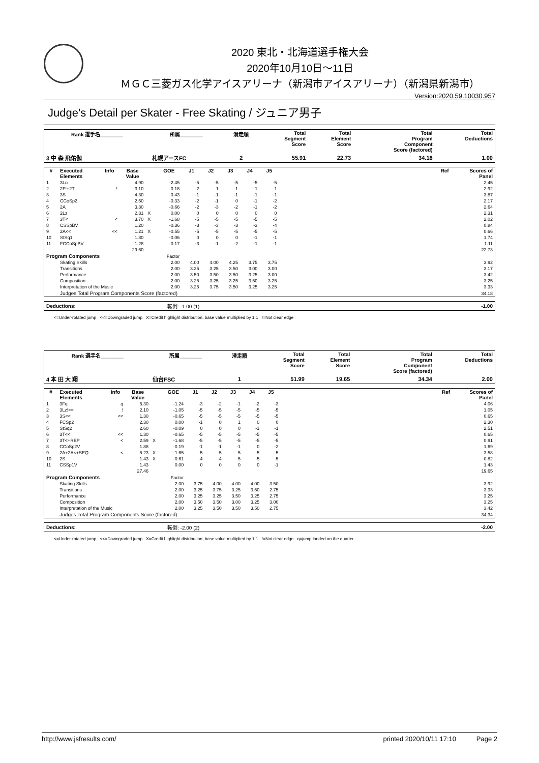2020 東北・北海道選手権大会
2020年10月10日～11日
ＭＧＣ三菱ガス化学アイスアリーナ（新潟市アイスアリーナ）（新潟県新潟市）
Version:2020.59.10030.957
Judge's Detail per Skater - Free Skating / ジュニア男子
| Rank 選手名________ | 所属________ | 滑走順 | Total Segment Score | Total Element Score | Total Program Component Score (factored) | Total Deductions |
| --- | --- | --- | --- | --- | --- | --- |
| 3 中 森 飛佑伽 | 札幌アースFC | 2 | 55.91 | 22.73 | 34.18 | 1.00 |
| # | Executed Elements | Info | Base Value | | GOE | J1 | J2 | J3 | J4 | J5 | | Ref | Scores of Panel |
| --- | --- | --- | --- | --- | --- | --- | --- | --- | --- | --- | --- | --- | --- |
| 1 | 3Lo | | 4.90 | | -2.45 | -5 | -5 | -5 | -5 | -5 | | | 2.45 |
| 2 | 2F!+2T | ! | 3.10 | | -0.18 | -2 | -1 | -1 | -1 | -1 | | | 2.92 |
| 3 | 3S | | 4.30 | | -0.43 | -1 | -1 | -1 | -1 | -1 | | | 3.87 |
| 4 | CCoSp2 | | 2.50 | | -0.33 | -2 | -1 | 0 | -1 | -2 | | | 2.17 |
| 5 | 2A | | 3.30 | | -0.66 | -2 | -3 | -2 | -1 | -2 | | | 2.64 |
| 6 | 2Lz | | 2.31 | X | 0.00 | 0 | 0 | 0 | 0 | 0 | | | 2.31 |
| 7 | 3T< | < | 3.70 | X | -1.68 | -5 | -5 | -5 | -5 | -5 | | | 2.02 |
| 8 | CSSpBV | | 1.20 | | -0.36 | -3 | -3 | -3 | -3 | -4 | | | 0.84 |
| 9 | 2A<< | << | 1.21 | X | -0.55 | -5 | -5 | -5 | -5 | -5 | | | 0.66 |
| 10 | StSq1 | | 1.80 | | -0.06 | 0 | 0 | 0 | -1 | -1 | | | 1.74 |
| 11 | FCCoSpBV | | 1.28 | | -0.17 | -3 | -1 | -2 | -1 | -1 | | | 1.11 |
| | | | 29.60 | | | | | | | | | | 22.73 |
| Program Components | | | | | Factor | | | | | | | | |
| | Skating Skills | | | | 2.00 | 4.00 | 4.00 | 4.25 | 3.75 | 3.75 | | | 3.92 |
| | Transitions | | | | 2.00 | 3.25 | 3.25 | 3.50 | 3.00 | 3.00 | | | 3.17 |
| | Performance | | | | 2.00 | 3.50 | 3.50 | 3.50 | 3.25 | 3.00 | | | 3.42 |
| | Composition | | | | 2.00 | 3.25 | 3.25 | 3.25 | 3.50 | 3.25 | | | 3.25 |
| | Interpretation of the Music | | | | 2.00 | 3.25 | 3.75 | 3.50 | 3.25 | 3.25 | | | 3.33 |
| | Judges Total Program Components Score (factored) | | | | | | | | | | | | 34.18 |
| Deductions: | 転倒: -1.00 (1) | -1.00 |
<=Under-rotated jump <<=Downgraded jump X=Credit highlight distribution, base value multiplied by 1.1 !=Not clear edge
| Rank 選手名________ | 所属________ | 滑走順 | Total Segment Score | Total Element Score | Total Program Component Score (factored) | Total Deductions |
| --- | --- | --- | --- | --- | --- | --- |
| 4 本 田 大 翔 | 仙台FSC | 1 | 51.99 | 19.65 | 34.34 | 2.00 |
| # | Executed Elements | Info | Base Value | | GOE | J1 | J2 | J3 | J4 | J5 | | Ref | Scores of Panel |
| --- | --- | --- | --- | --- | --- | --- | --- | --- | --- | --- | --- | --- | --- |
| 1 | 3Fq | q | 5.30 | | -1.24 | -3 | -2 | -1 | -2 | -3 | | | 4.06 |
| 2 | 3Lz!<< | ! | 2.10 | | -1.05 | -5 | -5 | -5 | -5 | -5 | | | 1.05 |
| 3 | 3S<< | << | 1.30 | | -0.65 | -5 | -5 | -5 | -5 | -5 | | | 0.65 |
| 4 | FCSp2 | | 2.30 | | 0.00 | -1 | 0 | 1 | 0 | 0 | | | 2.30 |
| 5 | StSq2 | | 2.60 | | -0.09 | 0 | 0 | 0 | -1 | -1 | | | 2.51 |
| 6 | 3T<< | << | 1.30 | | -0.65 | -5 | -5 | -5 | -5 | -5 | | | 0.65 |
| 7 | 3T<+REP | < | 2.59 | X | -1.68 | -5 | -5 | -5 | -5 | -5 | | | 0.91 |
| 8 | CCoSp2V | | 1.88 | | -0.19 | -1 | -1 | -1 | 0 | -2 | | | 1.69 |
| 9 | 2A+2A<+SEQ | < | 5.23 | X | -1.65 | -5 | -5 | -5 | -5 | -5 | | | 3.58 |
| 10 | 2S | | 1.43 | X | -0.61 | -4 | -4 | -5 | -5 | -5 | | | 0.82 |
| 11 | CSSp1V | | 1.43 | | 0.00 | 0 | 0 | 0 | 0 | -1 | | | 1.43 |
| | | | 27.46 | | | | | | | | | | 19.65 |
| Program Components | | | | | Factor | | | | | | | | |
| | Skating Skills | | | | 2.00 | 3.75 | 4.00 | 4.00 | 4.00 | 3.50 | | | 3.92 |
| | Transitions | | | | 2.00 | 3.25 | 3.75 | 3.25 | 3.50 | 2.75 | | | 3.33 |
| | Performance | | | | 2.00 | 3.25 | 3.25 | 3.50 | 3.25 | 2.75 | | | 3.25 |
| | Composition | | | | 2.00 | 3.50 | 3.50 | 3.00 | 3.25 | 3.00 | | | 3.25 |
| | Interpretation of the Music | | | | 2.00 | 3.25 | 3.50 | 3.50 | 3.50 | 2.75 | | | 3.42 |
| | Judges Total Program Components Score (factored) | | | | | | | | | | | | 34.34 |
| Deductions: | 転倒: -2.00 (2) | -2.00 |
<=Under-rotated jump <<=Downgraded jump X=Credit highlight distribution, base value multiplied by 1.1 !=Not clear edge q=jump landed on the quarter
http://www.jsfresults.com/ printed 2020/10/11 17:10 Page 2